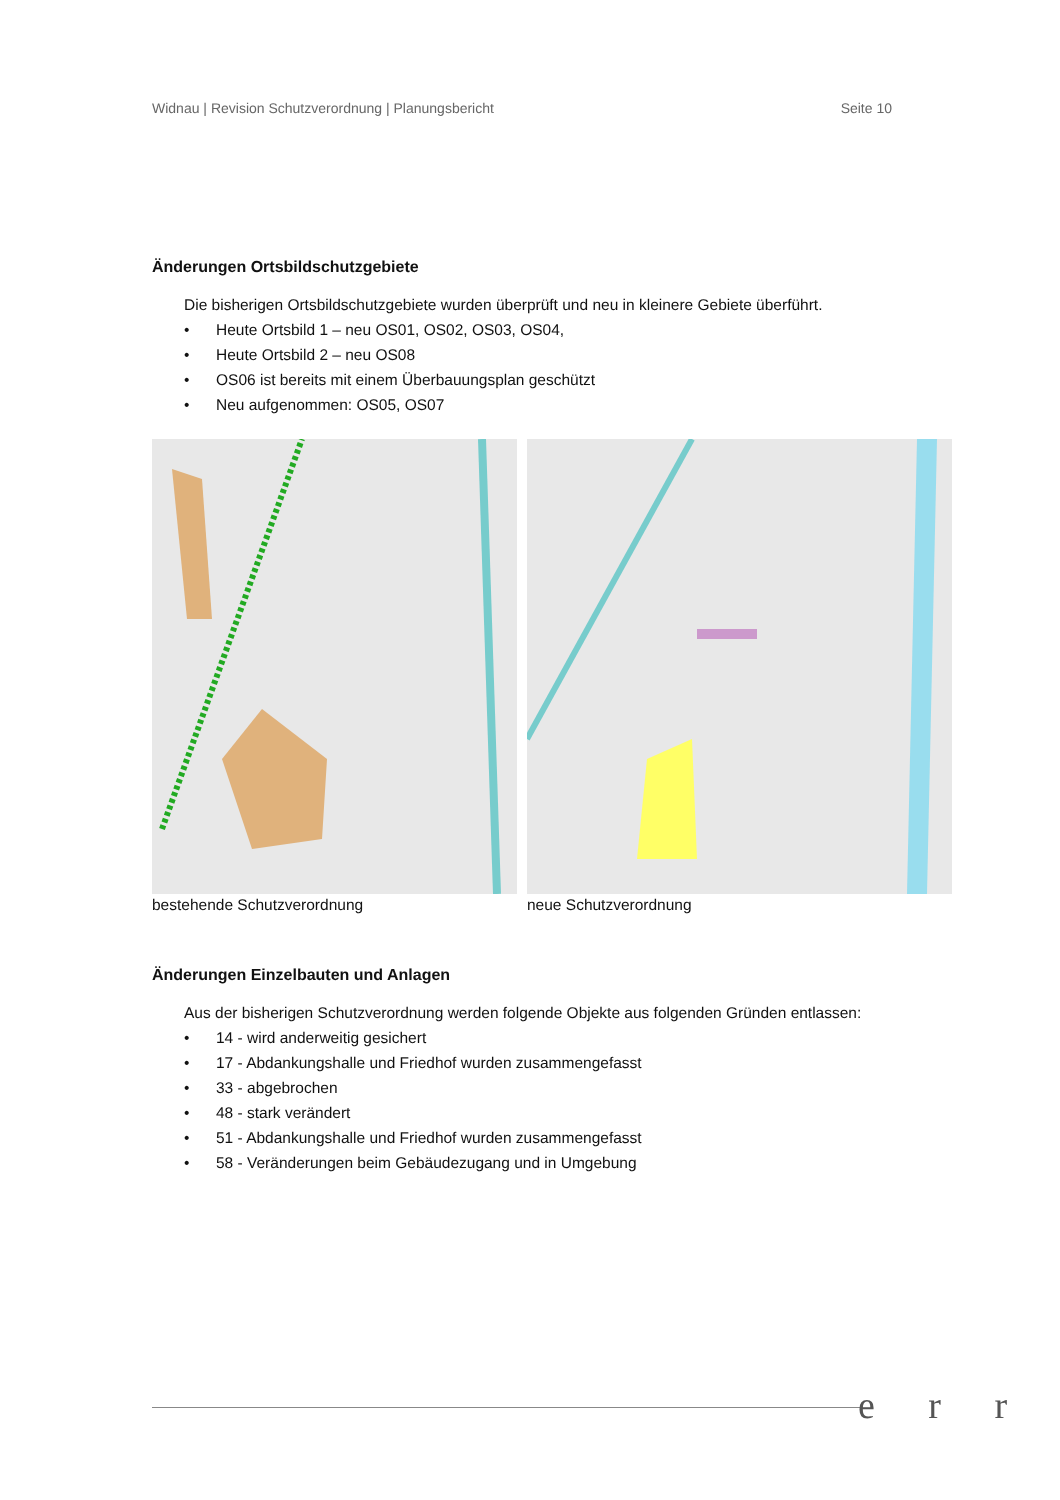Widnau | Revision Schutzverordnung | Planungsbericht Seite 10
Änderungen Ortsbildschutzgebiete
Die bisherigen Ortsbildschutzgebiete wurden überprüft und neu in kleinere Gebiete überführt.
• Heute Ortsbild 1 – neu OS01, OS02, OS03, OS04,
• Heute Ortsbild 2 – neu OS08
• OS06 ist bereits mit einem Überbauungsplan geschützt
• Neu aufgenommen: OS05, OS07
bestehende Schutzverordnung neue Schutzverordnung
Änderungen Einzelbauten und Anlagen
Aus der bisherigen Schutzverordnung werden folgende Objekte aus folgenden Gründen entlassen:
• 14 - wird anderweitig gesichert
• 17 - Abdankungshalle und Friedhof wurden zusammengefasst
• 33 - abgebrochen
• 48 - stark verändert
• 51 - Abdankungshalle und Friedhof wurden zusammengefasst
• 58 - Veränderungen beim Gebäudezugang und in Umgebung
e r r